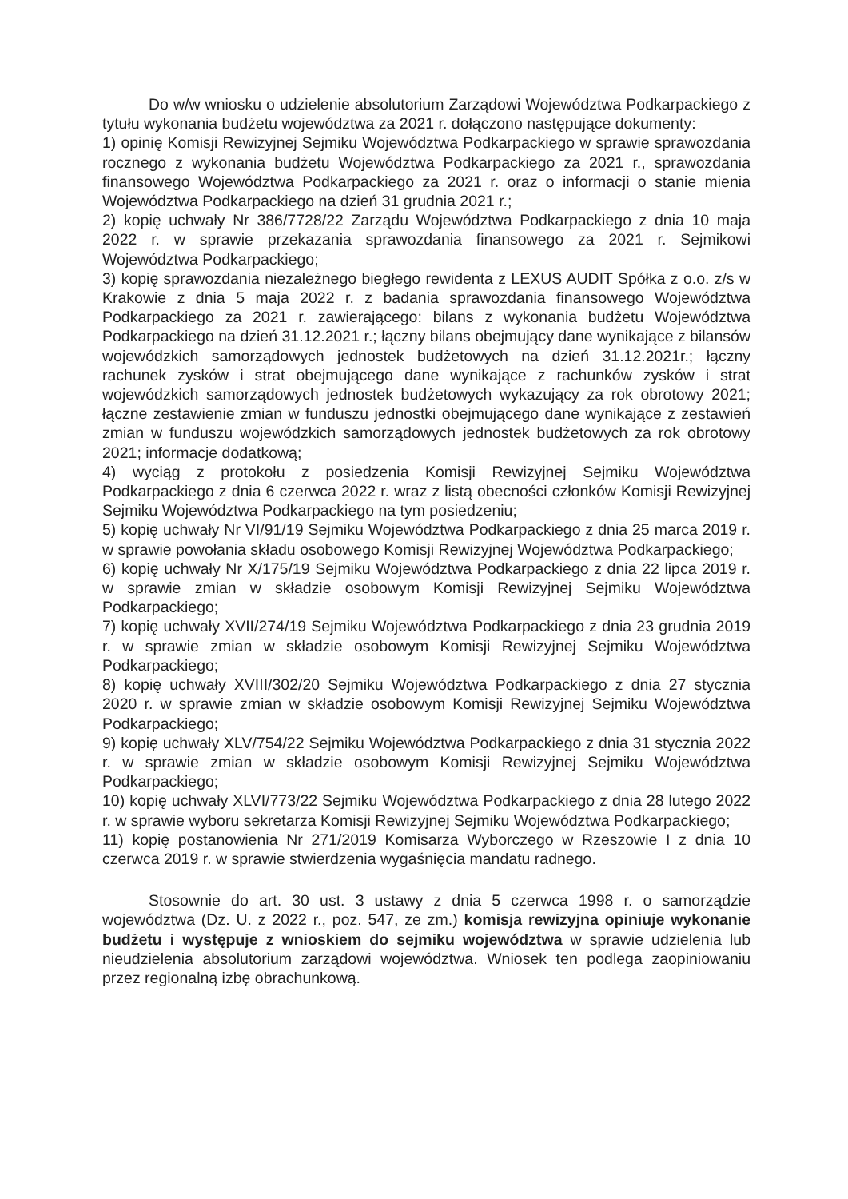Do w/w wniosku o udzielenie absolutorium Zarządowi Województwa Podkarpackiego z tytułu wykonania budżetu województwa za 2021 r. dołączono następujące dokumenty:
1) opinię Komisji Rewizyjnej Sejmiku Województwa Podkarpackiego w sprawie sprawozdania rocznego z wykonania budżetu Województwa Podkarpackiego za 2021 r., sprawozdania finansowego Województwa Podkarpackiego za 2021 r. oraz o informacji o stanie mienia Województwa Podkarpackiego na dzień 31 grudnia 2021 r.;
2) kopię uchwały Nr 386/7728/22 Zarządu Województwa Podkarpackiego z dnia 10 maja 2022 r. w sprawie przekazania sprawozdania finansowego za 2021 r. Sejmikowi Województwa Podkarpackiego;
3) kopię sprawozdania niezależnego biegłego rewidenta z LEXUS AUDIT Spółka z o.o. z/s w Krakowie z dnia 5 maja 2022 r. z badania sprawozdania finansowego Województwa Podkarpackiego za 2021 r. zawierającego: bilans z wykonania budżetu Województwa Podkarpackiego na dzień 31.12.2021 r.; łączny bilans obejmujący dane wynikające z bilansów wojewódzkich samorządowych jednostek budżetowych na dzień 31.12.2021r.; łączny rachunek zysków i strat obejmującego dane wynikające z rachunków zysków i strat wojewódzkich samorządowych jednostek budżetowych wykazujący za rok obrotowy 2021; łączne zestawienie zmian w funduszu jednostki obejmującego dane wynikające z zestawień zmian w funduszu wojewódzkich samorządowych jednostek budżetowych za rok obrotowy 2021; informacje dodatkową;
4) wyciąg z protokołu z posiedzenia Komisji Rewizyjnej Sejmiku Województwa Podkarpackiego z dnia 6 czerwca 2022 r. wraz z listą obecności członków Komisji Rewizyjnej Sejmiku Województwa Podkarpackiego na tym posiedzeniu;
5) kopię uchwały Nr VI/91/19 Sejmiku Województwa Podkarpackiego z dnia 25 marca 2019 r. w sprawie powołania składu osobowego Komisji Rewizyjnej Województwa Podkarpackiego;
6) kopię uchwały Nr X/175/19 Sejmiku Województwa Podkarpackiego z dnia 22 lipca 2019 r. w sprawie zmian w składzie osobowym Komisji Rewizyjnej Sejmiku Województwa Podkarpackiego;
7) kopię uchwały XVII/274/19 Sejmiku Województwa Podkarpackiego z dnia 23 grudnia 2019 r. w sprawie zmian w składzie osobowym Komisji Rewizyjnej Sejmiku Województwa Podkarpackiego;
8) kopię uchwały XVIII/302/20 Sejmiku Województwa Podkarpackiego z dnia 27 stycznia 2020 r. w sprawie zmian w składzie osobowym Komisji Rewizyjnej Sejmiku Województwa Podkarpackiego;
9) kopię uchwały XLV/754/22 Sejmiku Województwa Podkarpackiego z dnia 31 stycznia 2022 r. w sprawie zmian w składzie osobowym Komisji Rewizyjnej Sejmiku Województwa Podkarpackiego;
10) kopię uchwały XLVI/773/22 Sejmiku Województwa Podkarpackiego z dnia 28 lutego 2022 r. w sprawie wyboru sekretarza Komisji Rewizyjnej Sejmiku Województwa Podkarpackiego;
11) kopię postanowienia Nr 271/2019 Komisarza Wyborczego w Rzeszowie I z dnia 10 czerwca 2019 r. w sprawie stwierdzenia wygaśnięcia mandatu radnego.
Stosownie do art. 30 ust. 3 ustawy z dnia 5 czerwca 1998 r. o samorządzie województwa (Dz. U. z 2022 r., poz. 547, ze zm.) komisja rewizyjna opiniuje wykonanie budżetu i występuje z wnioskiem do sejmiku województwa w sprawie udzielenia lub nieudzielenia absolutorium zarządowi województwa. Wniosek ten podlega zaopiniowaniu przez regionalną izbę obrachunkową.